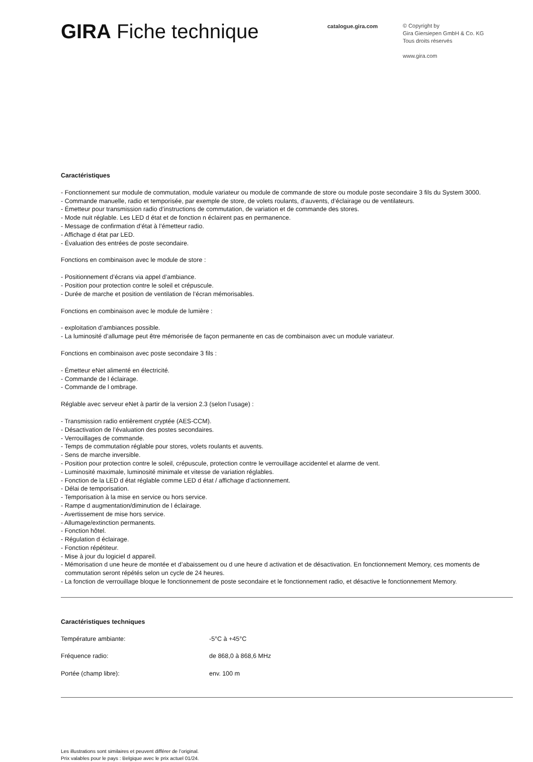GIRA Fiche technique
catalogue.gira.com
© Copyright by
Gira Giersiepen GmbH & Co. KG
Tous droits réservés
www.gira.com
Caractéristiques
- Fonctionnement sur module de commutation, module variateur ou module de commande de store ou module poste secondaire 3 fils du System 3000.
- Commande manuelle, radio et temporisée, par exemple de store, de volets roulants, d’auvents, d’éclairage ou de ventilateurs.
- Émetteur pour transmission radio d’instructions de commutation, de variation et de commande des stores.
- Mode nuit réglable. Les LED d état et de fonction n éclairent pas en permanence.
- Message de confirmation d’état à l’émetteur radio.
- Affichage d état par LED.
- Évaluation des entrées de poste secondaire.
Fonctions en combinaison avec le module de store :
- Positionnement d’écrans via appel d’ambiance.
- Position pour protection contre le soleil et crépuscule.
- Durée de marche et position de ventilation de l’écran mémorisables.
Fonctions en combinaison avec le module de lumière :
- exploitation d’ambiances possible.
- La luminosité d’allumage peut être mémorisée de façon permanente en cas de combinaison avec un module variateur.
Fonctions en combinaison avec poste secondaire 3 fils :
- Émetteur eNet alimenté en électricité.
- Commande de l éclairage.
- Commande de l ombrage.
Réglable avec serveur eNet à partir de la version 2.3 (selon l’usage) :
- Transmission radio entièrement cryptée (AES-CCM).
- Désactivation de l’évaluation des postes secondaires.
- Verrouillages de commande.
- Temps de commutation réglable pour stores, volets roulants et auvents.
- Sens de marche inversible.
- Position pour protection contre le soleil, crépuscule, protection contre le verrouillage accidentel et alarme de vent.
- Luminosité maximale, luminosité minimale et vitesse de variation réglables.
- Fonction de la LED d état réglable comme LED d état / affichage d’actionnement.
- Délai de temporisation.
- Temporisation à la mise en service ou hors service.
- Rampe d augmentation/diminution de l éclairage.
- Avertissement de mise hors service.
- Allumage/extinction permanents.
- Fonction hôtel.
- Régulation d éclairage.
- Fonction répétiteur.
- Mise à jour du logiciel d appareil.
- Mémorisation d une heure de montée et d’abaissement ou d une heure d activation et de désactivation. En fonctionnement Memory, ces moments de commutation seront répétés selon un cycle de 24 heures.
- La fonction de verrouillage bloque le fonctionnement de poste secondaire et le fonctionnement radio, et désactive le fonctionnement Memory.
Caractéristiques techniques
| Température ambiante: | -5°C à +45°C |
| Fréquence radio: | de 868,0 à 868,6 MHz |
| Portée (champ libre): | env. 100 m |
Les illustrations sont similaires et peuvent différer de l’original.
Prix valables pour le pays : Belgique avec le prix actuel 01/24.